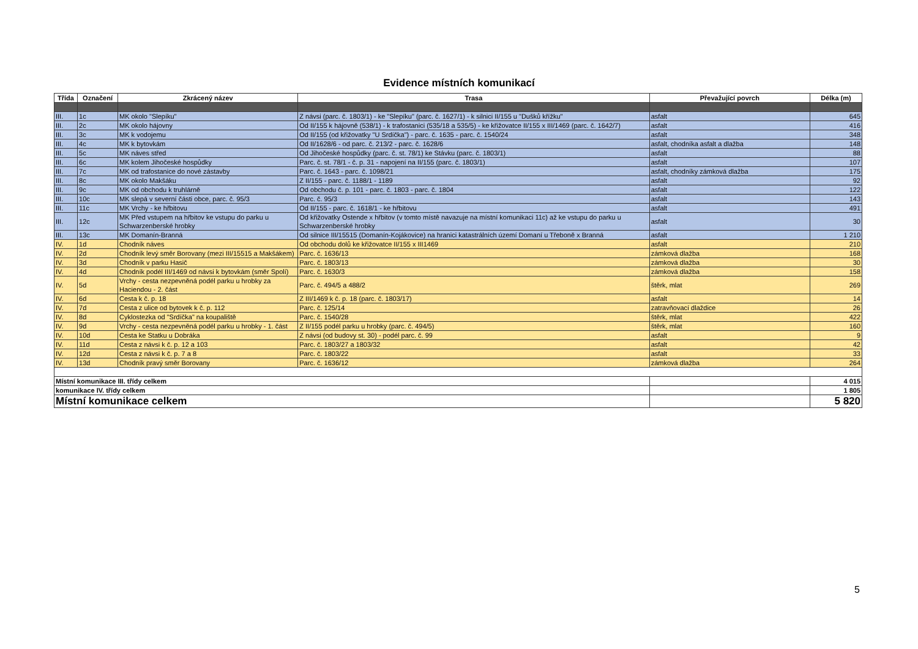Evidence místních komunikací
| Třída | Označení | Zkrácený název | Trasa | Převažující povrch | Délka (m) |
| --- | --- | --- | --- | --- | --- |
| III. | 1c | MK okolo "Slepíku" | Z návsi (parc. č. 1803/1) - ke "Slepíku" (parc. č. 1627/1) - k silnici II/155 u "Dušků křížku" | asfalt | 645 |
| III. | 2c | MK okolo hájovny | Od II/155 k hájovně (538/1) - k trafostanici (535/18 a 535/5) - ke křižovatce II/155 x III/1469 (parc. č. 1642/7) | asfalt | 416 |
| III. | 3c | MK k vodojemu | Od II/155 (od křižovatky "U Srdíčka") - parc. č. 1635 - parc. č. 1540/24 | asfalt | 348 |
| III. | 4c | MK k bytovkám | Od II/1628/6 - od parc. č. 213/2 - parc. č. 1628/6 | asfalt, chodníka asfalt a dlažba | 148 |
| III. | 5c | MK náves střed | Od Jihočeské hospůdky (parc. č. st. 78/1) ke Stávku (parc. č. 1803/1) | asfalt | 88 |
| III. | 6c | MK kolem Jihočeské hospůdky | Parc. č. st. 78/1 - č. p. 31 - napojení na II/155 (parc. č. 1803/1) | asfalt | 107 |
| III. | 7c | MK od trafostanice do nové zástavby | Parc. č. 1643 - parc. č. 1098/21 | asfalt, chodníky zámková dlažba | 175 |
| III. | 8c | MK okolo Makšáku | Z II/155 - parc. č. 1188/1 - 1189 | asfalt | 92 |
| III. | 9c | MK od obchodu k truhlárně | Od obchodu č. p. 101 - parc. č. 1803 - parc. č. 1804 | asfalt | 122 |
| III. | 10c | MK slepá v severní části obce, parc. č. 95/3 | Parc. č. 95/3 | asfalt | 143 |
| III. | 11c | MK Vrchy - ke hřbitovu | Od II/155 - parc. č. 1618/1 - ke hřbitovu | asfalt | 491 |
| III. | 12c | MK Před vstupem na hřbitov ke vstupu do parku u Schwarzenberské hrobky | Od křižovatky Ostende x hřbitov (v tomto místě navazuje na místní komunikaci 11c) až ke vstupu do parku u Schwarzenberské hrobky | asfalt | 30 |
| III. | 13c | MK Domanín-Branná | Od silnice III/15515 (Domanín-Kojákovice) na hranici katastrálních území Domaní u Třeboně x Branná | asfalt | 1 210 |
| IV. | 1d | Chodník náves | Od obchodu dolů ke křižovatce II/155 x III1469 | asfalt | 210 |
| IV. | 2d | Chodník levý směr Borovany (mezi III/15515 a Makšákem) | Parc. č. 1636/13 | zámková dlažba | 168 |
| IV. | 3d | Chodník v parku Hasič | Parc. č. 1803/13 | zámková dlažba | 30 |
| IV. | 4d | Chodník podél III/1469 od návsi k bytovkám (směr Spolí) | Parc. č. 1630/3 | zámková dlažba | 158 |
| IV. | 5d | Vrchy - cesta nezpevněná podél parku u hrobky za Haciendou - 2. část | Parc. č. 494/5 a 488/2 | štěrk, mlat | 269 |
| IV. | 6d | Cesta k č. p. 18 | Z III/1469 k č. p. 18 (parc. č. 1803/17) | asfalt | 14 |
| IV. | 7d | Cesta z ulice od bytovek k č. p. 112 | Parc. č. 125/14 | zatravňovací dlaždice | 26 |
| IV. | 8d | Cyklostezka od "Srdíčka" na koupaliště | Parc. č. 1540/28 | štěrk, mlat | 422 |
| IV. | 9d | Vrchy - cesta nezpevněná podél parku u hrobky - 1. část | Z II/155 podél parku u hrobky (parc. č. 494/5) | štěrk, mlat | 160 |
| IV. | 10d | Cesta ke Statku u Dobráka | Z návsi (od budovy st. 30) - podél parc. č. 99 | asfalt | 9 |
| IV. | 11d | Cesta z návsi k č. p. 12 a 103 | Parc. č. 1803/27 a 1803/32 | asfalt | 42 |
| IV. | 12d | Cesta z návsi k č. p. 7 a 8 | Parc. č. 1803/22 | asfalt | 33 |
| IV. | 13d | Chodník pravý směr Borovany | Parc. č. 1636/12 | zámková dlažba | 264 |
| Místní komunikace III. třídy celkem | | | | | 4 015 |
| komunikace IV. třídy celkem | | | | | 1 805 |
| Místní komunikace celkem | | | | | 5 820 |
5